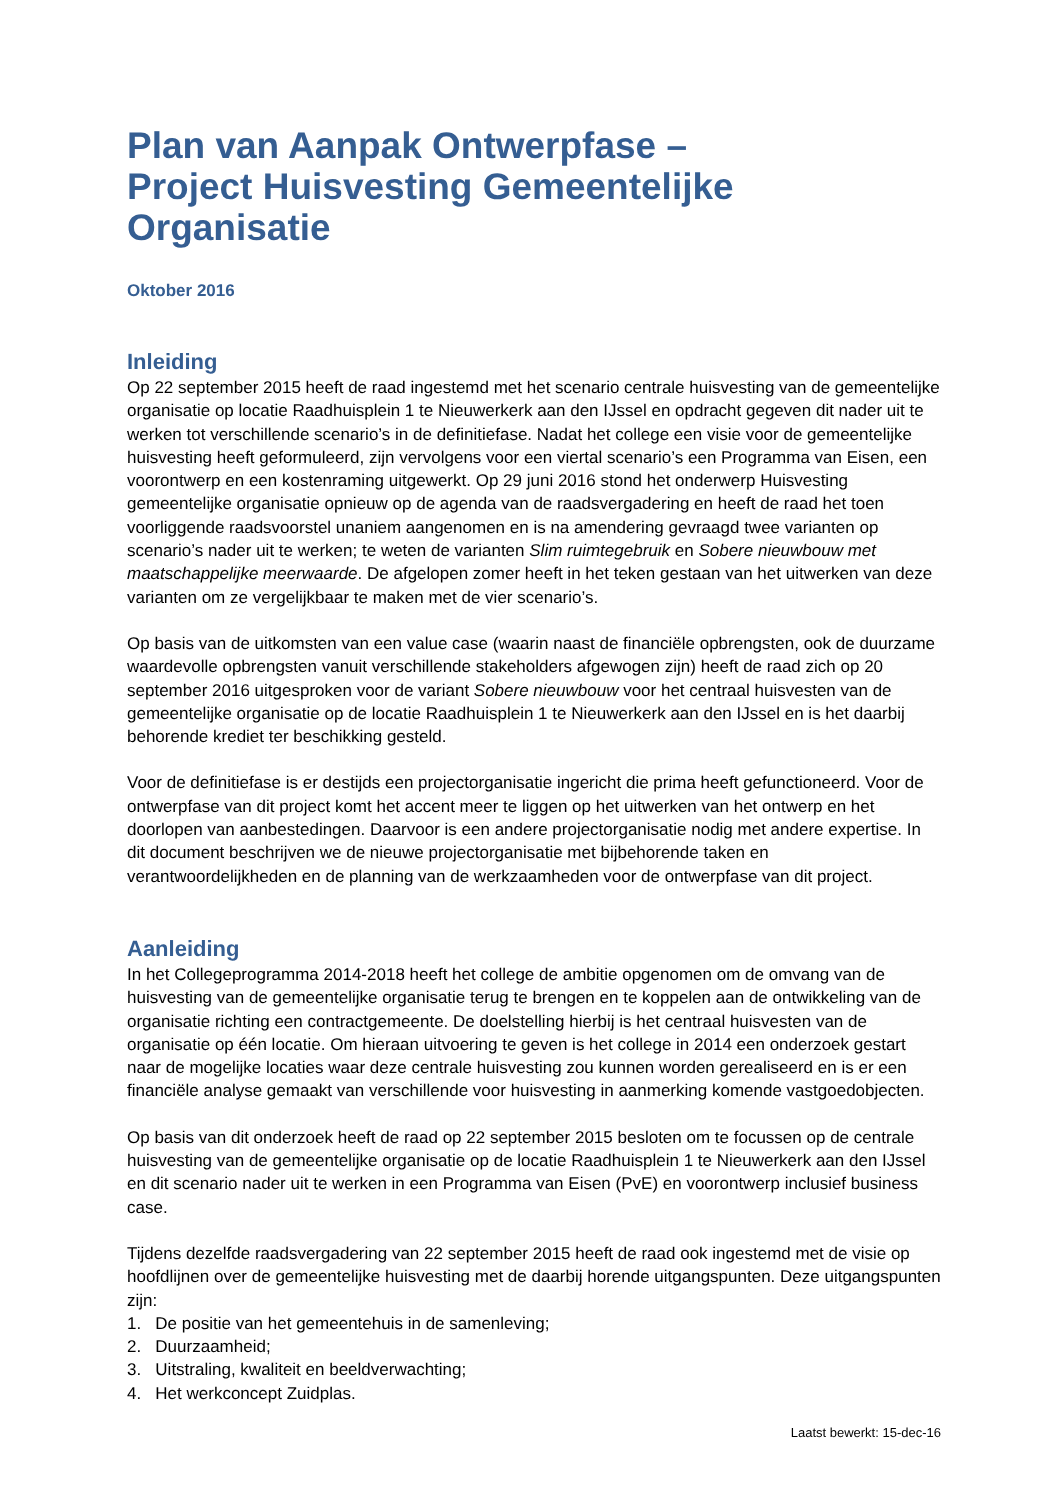Plan van Aanpak Ontwerpfase –
Project Huisvesting Gemeentelijke Organisatie
Oktober 2016
Inleiding
Op 22 september 2015 heeft de raad ingestemd met het scenario centrale huisvesting van de gemeentelijke organisatie op locatie Raadhuisplein 1 te Nieuwerkerk aan den IJssel en opdracht gegeven dit nader uit te werken tot verschillende scenario’s in de definitiefase. Nadat het college een visie voor de gemeentelijke huisvesting heeft geformuleerd, zijn vervolgens voor een viertal scenario’s een Programma van Eisen, een voorontwerp en een kostenraming uitgewerkt. Op 29 juni 2016 stond het onderwerp Huisvesting gemeentelijke organisatie opnieuw op de agenda van de raadsvergadering en heeft de raad het toen voorliggende raadsvoorstel unaniem aangenomen en is na amendering gevraagd twee varianten op scenario’s nader uit te werken; te weten de varianten Slim ruimtegebruik en Sobere nieuwbouw met maatschappelijke meerwaarde. De afgelopen zomer heeft in het teken gestaan van het uitwerken van deze varianten om ze vergelijkbaar te maken met de vier scenario’s.
Op basis van de uitkomsten van een value case (waarin naast de financiële opbrengsten, ook de duurzame waardevolle opbrengsten vanuit verschillende stakeholders afgewogen zijn) heeft de raad zich op 20 september 2016 uitgesproken voor de variant Sobere nieuwbouw voor het centraal huisvesten van de gemeentelijke organisatie op de locatie Raadhuisplein 1 te Nieuwerkerk aan den IJssel en is het daarbij behorende krediet ter beschikking gesteld.
Voor de definitiefase is er destijds een projectorganisatie ingericht die prima heeft gefunctioneerd. Voor de ontwerpfase van dit project komt het accent meer te liggen op het uitwerken van het ontwerp en het doorlopen van aanbestedingen. Daarvoor is een andere projectorganisatie nodig met andere expertise. In dit document beschrijven we de nieuwe projectorganisatie met bijbehorende taken en verantwoordelijkheden en de planning van de werkzaamheden voor de ontwerpfase van dit project.
Aanleiding
In het Collegeprogramma 2014-2018 heeft het college de ambitie opgenomen om de omvang van de huisvesting van de gemeentelijke organisatie terug te brengen en te koppelen aan de ontwikkeling van de organisatie richting een contractgemeente. De doelstelling hierbij is het centraal huisvesten van de organisatie op één locatie. Om hieraan uitvoering te geven is het college in 2014 een onderzoek gestart naar de mogelijke locaties waar deze centrale huisvesting zou kunnen worden gerealiseerd en is er een financiële analyse gemaakt van verschillende voor huisvesting in aanmerking komende vastgoedobjecten.
Op basis van dit onderzoek heeft de raad op 22 september 2015 besloten om te focussen op de centrale huisvesting van de gemeentelijke organisatie op de locatie Raadhuisplein 1 te Nieuwerkerk aan den IJssel en dit scenario nader uit te werken in een Programma van Eisen (PvE) en voorontwerp inclusief business case.
Tijdens dezelfde raadsvergadering van 22 september 2015 heeft de raad ook ingestemd met de visie op hoofdlijnen over de gemeentelijke huisvesting met de daarbij horende uitgangspunten. Deze uitgangspunten zijn:
1. De positie van het gemeentehuis in de samenleving;
2. Duurzaamheid;
3. Uitstraling, kwaliteit en beeldverwachting;
4. Het werkconcept Zuidplas.
Laatst bewerkt: 15-dec-16